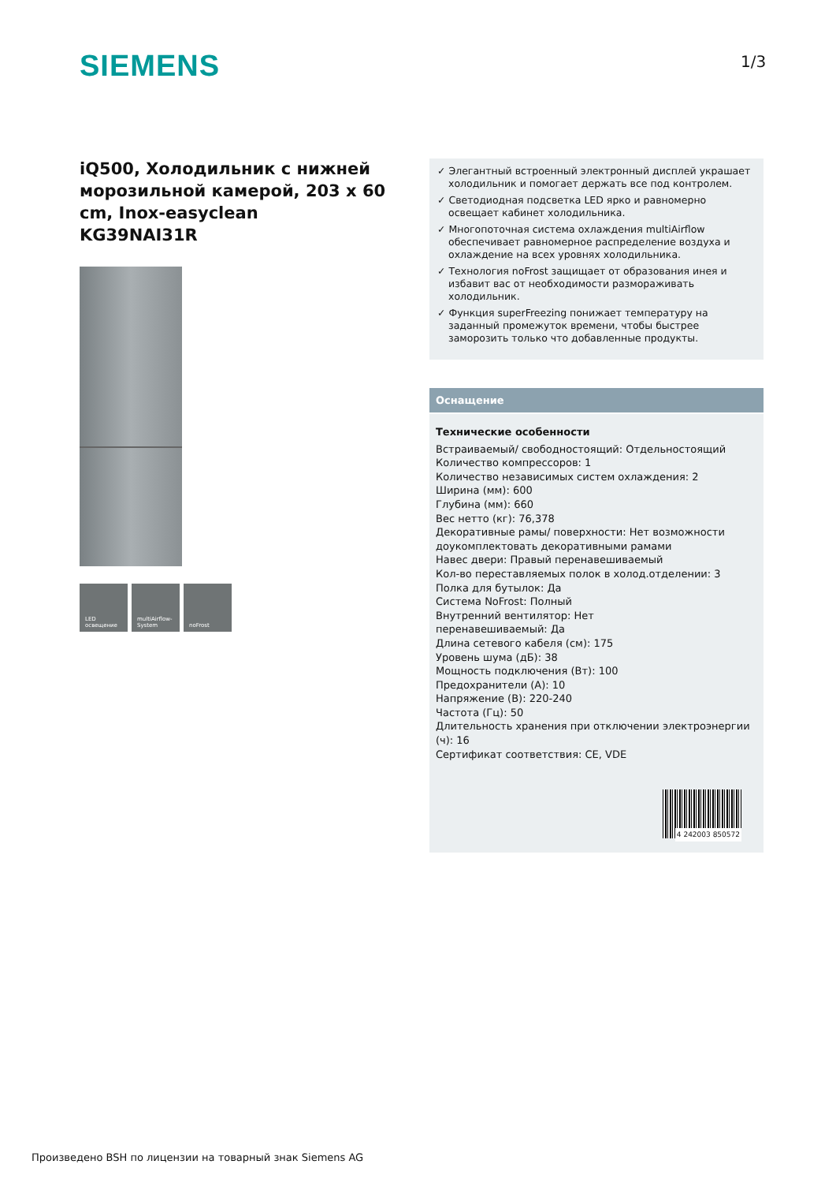SIEMENS 1/3
iQ500, Холодильник с нижней морозильной камерой, 203 x 60 cm, Inox-easyclean
KG39NAI31R
LED
освещение
multiAirflow-
System
noFrost
✓ Элегантный встроенный электронный дисплей украшает холодильник и помогает держать все под контролем.
✓ Светодиодная подсветка LED ярко и равномерно освещает кабинет холодильника.
✓ Многопоточная система охлаждения multiAirflow обеспечивает равномерное распределение воздуха и охлаждение на всех уровнях холодильника.
✓ Технология noFrost защищает от образования инея и избавит вас от необходимости размораживать холодильник.
✓ Функция superFreezing понижает температуру на заданный промежуток времени, чтобы быстрее заморозить только что добавленные продукты.
Оснащение
Технические особенности
Встраиваемый/ свободностоящий: Отдельностоящий
Количество компрессоров: 1
Количество независимых систем охлаждения: 2
Ширина (мм): 600
Глубина (мм): 660
Вес нетто (кг): 76,378
Декоративные рамы/ поверхности: Нет возможности доукомплектовать декоративными рамами
Навес двери: Правый перенавешиваемый
Кол-во переставляемых полок в холод.отделении: 3
Полка для бутылок: Да
Система NoFrost: Полный
Внутренний вентилятор: Нет
перенавешиваемый: Да
Длина сетевого кабеля (см): 175
Уровень шума (дБ): 38
Мощность подключения (Вт): 100
Предохранители (A): 10
Напряжение (В): 220-240
Частота (Гц): 50
Длительность хранения при отключении электроэнергии (ч): 16
Сертификат соответствия: CE, VDE
4 242003 850572
Произведено BSH по лицензии на товарный знак Siemens AG